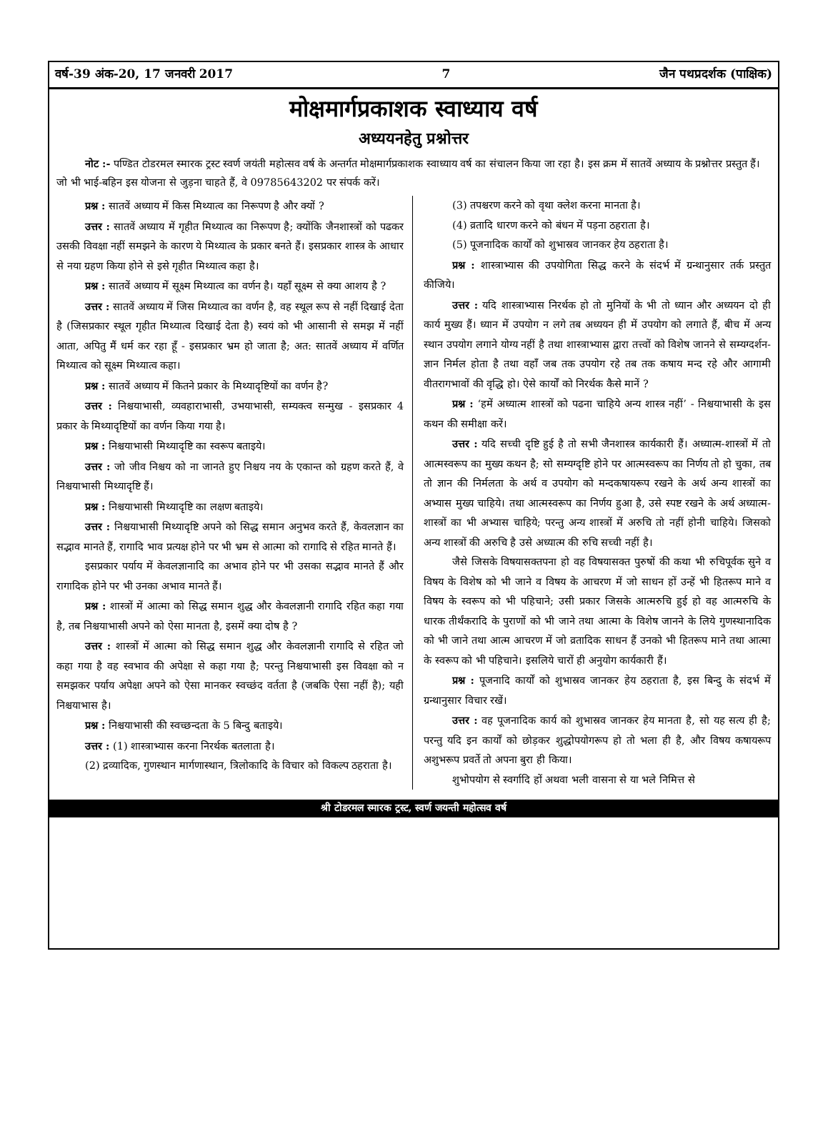वर्ष-39 अंक-20, 17 जनवरी 2017 7 जैन पथप्रदर्शक (पाक्षिक)
मोक्षमार्गप्रकाशक स्वाध्याय वर्ष
अध्ययनहेतु प्रश्नोत्तर
नोट :- पण्डित टोडरमल स्मारक ट्रस्ट स्वर्ण जयंती महोत्सव वर्ष के अन्तर्गत मोक्षमार्गप्रकाशक स्वाध्याय वर्ष का संचालन किया जा रहा है। इस क्रम में सातवें अध्याय के प्रश्नोत्तर प्रस्तुत हैं। जो भी भाई-बहिन इस योजना से जुड़ना चाहते हैं, वे 09785643202 पर संपर्क करें।
प्रश्न : सातवें अध्याय में किस मिथ्यात्व का निरूपण है और क्यों ?
उत्तर : सातवें अध्याय में गृहीत मिथ्यात्व का निरूपण है; क्योंकि जैनशास्त्रों को पढकर उसकी विवक्षा नहीं समझने के कारण ये मिथ्यात्व के प्रकार बनते हैं। इसप्रकार शास्त्र के आधार से नया ग्रहण किया होने से इसे गृहीत मिथ्यात्व कहा है।
प्रश्न : सातवें अध्याय में सूक्ष्म मिथ्यात्व का वर्णन है। यहाँ सूक्ष्म से क्या आशय है ?
उत्तर : सातवें अध्याय में जिस मिथ्यात्व का वर्णन है, वह स्थूल रूप से नहीं दिखाई देता है (जिसप्रकार स्थूल गृहीत मिथ्यात्व दिखाई देता है) स्वयं को भी आसानी से समझ में नहीं आता, अपितु मैं धर्म कर रहा हूँ - इसप्रकार भ्रम हो जाता है; अत: सातवें अध्याय में वर्णित मिथ्यात्व को सूक्ष्म मिथ्यात्व कहा।
प्रश्न : सातवें अध्याय में कितने प्रकार के मिथ्यादृष्टियों का वर्णन है?
उत्तर : निश्चयाभासी, व्यवहाराभासी, उभयाभासी, सम्यक्त्व सन्मुख - इसप्रकार 4 प्रकार के मिथ्यादृष्टियों का वर्णन किया गया है।
प्रश्न : निश्चयाभासी मिथ्यादृष्टि का स्वरूप बताइये।
उत्तर : जो जीव निश्चय को ना जानते हुए निश्चय नय के एकान्त को ग्रहण करते हैं, वे निश्चयाभासी मिथ्यादृष्टि हैं।
प्रश्न : निश्चयाभासी मिथ्यादृष्टि का लक्षण बताइये।
उत्तर : निश्चयाभासी मिथ्यादृष्टि अपने को सिद्ध समान अनुभव करते हैं, केवलज्ञान का सद्भाव मानते हैं, रागादि भाव प्रत्यक्ष होने पर भी भ्रम से आत्मा को रागादि से रहित मानते हैं।
इसप्रकार पर्याय में केवलज्ञानादि का अभाव होने पर भी उसका सद्भाव मानते हैं और रागादिक होने पर भी उनका अभाव मानते हैं।
प्रश्न : शास्त्रों में आत्मा को सिद्ध समान शुद्ध और केवलज्ञानी रागादि रहित कहा गया है, तब निश्चयाभासी अपने को ऐसा मानता है, इसमें क्या दोष है ?
उत्तर : शास्त्रों में आत्मा को सिद्ध समान शुद्ध और केवलज्ञानी रागादि से रहित जो कहा गया है वह स्वभाव की अपेक्षा से कहा गया है; परन्तु निश्चयाभासी इस विवक्षा को न समझकर पर्याय अपेक्षा अपने को ऐसा मानकर स्वच्छंद वर्तता है (जबकि ऐसा नहीं है); यही निश्चयाभास है।
प्रश्न : निश्चयाभासी की स्वच्छन्दता के 5 बिन्दु बताइये।
उत्तर : (1) शास्त्राभ्यास करना निरर्थक बतलाता है।
(2) द्रव्यादिक, गुणस्थान मार्गणास्थान, त्रिलोकादि के विचार को विकल्प ठहराता है।
(3) तपश्चरण करने को वृथा क्लेश करना मानता है।
(4) व्रतादि धारण करने को बंधन में पड़ना ठहराता है।
(5) पूजनादिक कार्यों को शुभास्रव जानकर हेय ठहराता है।
प्रश्न : शास्त्राभ्यास की उपयोगिता सिद्ध करने के संदर्भ में ग्रन्थानुसार तर्क प्रस्तुत कीजिये।
उत्तर : यदि शास्त्राभ्यास निरर्थक हो तो मुनियों के भी तो ध्यान और अध्ययन दो ही कार्य मुख्य हैं। ध्यान में उपयोग न लगे तब अध्ययन ही में उपयोग को लगाते हैं, बीच में अन्य स्थान उपयोग लगाने योग्य नहीं है तथा शास्त्राभ्यास द्वारा तत्त्वों को विशेष जानने से सम्यग्दर्शन-ज्ञान निर्मल होता है तथा वहाँ जब तक उपयोग रहे तब तक कषाय मन्द रहे और आगामी वीतरागभावों की वृद्धि हो। ऐसे कार्यों को निरर्थक कैसे मानें ?
प्रश्न : ‘हमें अध्यात्म शास्त्रों को पढना चाहिये अन्य शास्त्र नहीं’ - निश्चयाभासी के इस कथन की समीक्षा करें।
उत्तर : यदि सच्ची दृष्टि हुई है तो सभी जैनशास्त्र कार्यकारी हैं। अध्यात्म-शास्त्रों में तो आत्मस्वरूप का मुख्य कथन है; सो सम्यग्दृष्टि होने पर आत्मस्वरूप का निर्णय तो हो चुका, तब तो ज्ञान की निर्मलता के अर्थ व उपयोग को मन्दकषायरूप रखने के अर्थ अन्य शास्त्रों का अभ्यास मुख्य चाहिये। तथा आत्मस्वरूप का निर्णय हुआ है, उसे स्पष्ट रखने के अर्थ अध्यात्म-शास्त्रों का भी अभ्यास चाहिये; परन्तु अन्य शास्त्रों में अरुचि तो नहीं होनी चाहिये। जिसको अन्य शास्त्रों की अरुचि है उसे अध्यात्म की रुचि सच्ची नहीं है।
जैसे जिसके विषयासक्तपना हो वह विषयासक्त पुरुषों की कथा भी रुचिपूर्वक सुने व विषय के विशेष को भी जाने व विषय के आचरण में जो साधन हों उन्हें भी हितरूप माने व विषय के स्वरूप को भी पहिचाने; उसी प्रकार जिसके आत्मरुचि हुई हो वह आत्मरुचि के धारक तीर्थंकरादि के पुराणों को भी जाने तथा आत्मा के विशेष जानने के लिये गुणस्थानादिक को भी जाने तथा आत्म आचरण में जो व्रतादिक साधन हैं उनको भी हितरूप माने तथा आत्मा के स्वरूप को भी पहिचाने। इसलिये चारों ही अनुयोग कार्यकारी हैं।
प्रश्न : पूजनादि कार्यों को शुभास्रव जानकर हेय ठहराता है, इस बिन्दु के संदर्भ में ग्रन्थानुसार विचार रखें।
उत्तर : वह पूजनादिक कार्य को शुभास्रव जानकर हेय मानता है, सो यह सत्य ही है; परन्तु यदि इन कार्यों को छोड़कर शुद्धोपयोगरूप हो तो भला ही है, और विषय कषायरूप अशुभरूप प्रवर्ते तो अपना बुरा ही किया।
शुभोपयोग से स्वर्गादि हों अथवा भली वासना से या भले निमित्त से
श्री टोडरमल स्मारक ट्रस्ट, स्वर्ण जयन्ती महोत्सव वर्ष